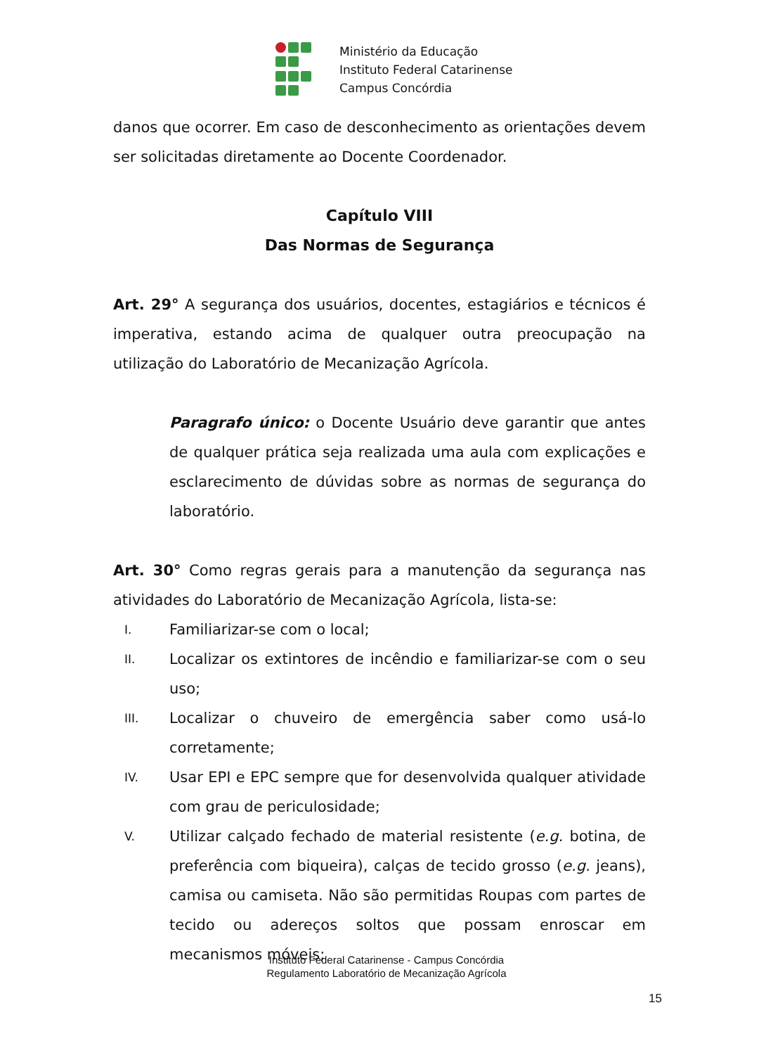Ministério da Educação
Instituto Federal Catarinense
Campus Concórdia
danos que ocorrer. Em caso de desconhecimento as orientações devem ser solicitadas diretamente ao Docente Coordenador.
Capítulo VIII
Das Normas de Segurança
Art. 29° A segurança dos usuários, docentes, estagiários e técnicos é imperativa, estando acima de qualquer outra preocupação na utilização do Laboratório de Mecanização Agrícola.
Paragrafo único: o Docente Usuário deve garantir que antes de qualquer prática seja realizada uma aula com explicações e esclarecimento de dúvidas sobre as normas de segurança do laboratório.
Art. 30° Como regras gerais para a manutenção da segurança nas atividades do Laboratório de Mecanização Agrícola, lista-se:
I. Familiarizar-se com o local;
II. Localizar os extintores de incêndio e familiarizar-se com o seu uso;
III. Localizar o chuveiro de emergência saber como usá-lo corretamente;
IV. Usar EPI e EPC sempre que for desenvolvida qualquer atividade com grau de periculosidade;
V. Utilizar calçado fechado de material resistente (e.g. botina, de preferência com biqueira), calças de tecido grosso (e.g. jeans), camisa ou camiseta. Não são permitidas Roupas com partes de tecido ou adereços soltos que possam enroscar em mecanismos móveis;
Instituto Federal Catarinense - Campus Concórdia
Regulamento Laboratório de Mecanização Agrícola
15